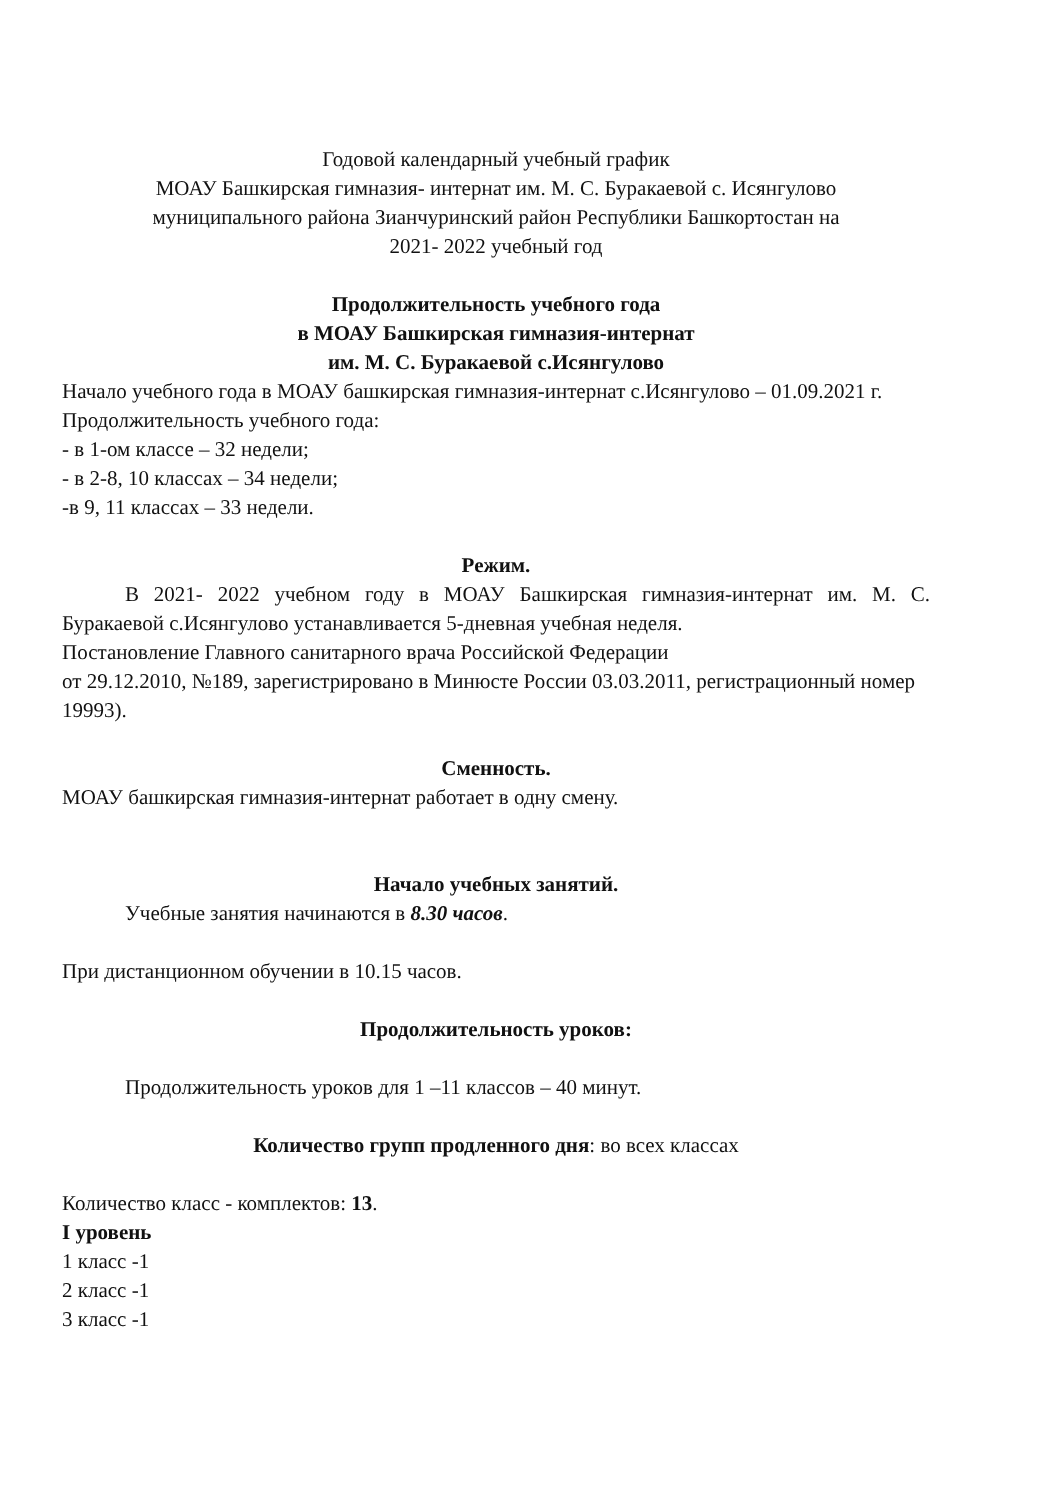Годовой календарный учебный график
МОАУ Башкирская гимназия- интернат им. М. С. Буракаевой с. Исянгулово
муниципального района Зианчуринский район Республики Башкортостан на
2021- 2022 учебный год
Продолжительность учебного года
в МОАУ Башкирская гимназия-интернат
им. М. С. Буракаевой с.Исянгулово
Начало учебного года в МОАУ башкирская гимназия-интернат с.Исянгулово – 01.09.2021 г.
Продолжительность учебного года:
- в 1-ом классе – 32 недели;
- в 2-8, 10 классах – 34 недели;
-в 9, 11 классах – 33 недели.
Режим.
В 2021- 2022 учебном году в МОАУ Башкирская гимназия-интернат им. М. С. Буракаевой с.Исянгулово устанавливается 5-дневная учебная неделя.
Постановление Главного санитарного врача Российской Федерации
от 29.12.2010, №189, зарегистрировано в Минюсте России 03.03.2011, регистрационный номер 19993).
Сменность.
МОАУ башкирская гимназия-интернат работает в одну смену.
Начало учебных занятий.
Учебные занятия начинаются в 8.30 часов.
При дистанционном обучении в 10.15 часов.
Продолжительность уроков:
Продолжительность уроков для 1 –11 классов – 40 минут.
Количество групп продленного дня: во всех классах
Количество класс - комплектов: 13.
I уровень
1 класс -1
2 класс -1
3 класс -1